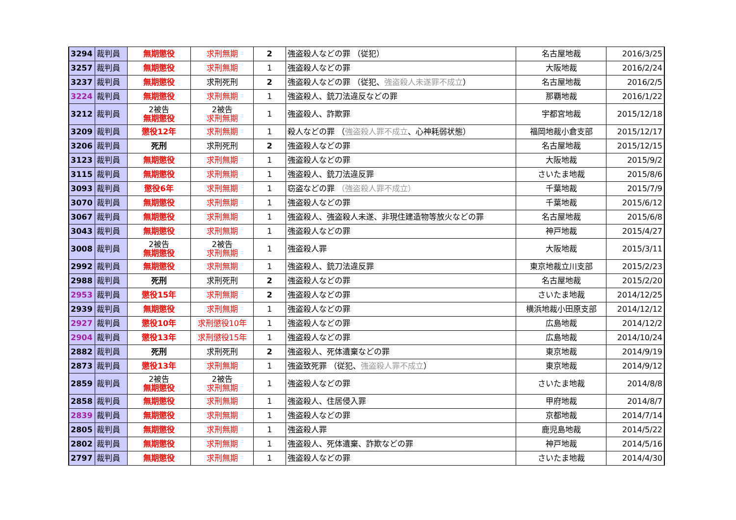| 3294 | 裁判員 | 無期懲役 | 求刑無期 | 2 | 強盗殺人などの罪 （従犯） | 名古屋地裁 | 2016/3/25 |
| 3257 | 裁判員 | 無期懲役 | 求刑無期 | 1 | 強盗殺人などの罪 | 大阪地裁 | 2016/2/24 |
| 3237 | 裁判員 | 無期懲役 | 求刑死刑 | 2 | 強盗殺人などの罪 （従犯、 強盗殺人未遂罪不成立 ） | 名古屋地裁 | 2016/2/5 |
| 3224 | 裁判員 | 無期懲役 | 求刑無期 | 1 | 強盗殺人、銃刀法違反などの罪 | 那覇地裁 | 2016/1/22 |
| 3212 | 裁判員 | 2被告 無期懲役 | 2被告 求刑無期 | 1 | 強盗殺人、詐欺罪 | 宇都宮地裁 | 2015/12/18 |
| 3209 | 裁判員 | 懲役12年 | 求刑無期 | 1 | 殺人などの罪 （ 強盗殺人罪不成立 、心神耗弱状態） | 福岡地裁小倉支部 | 2015/12/17 |
| 3206 | 裁判員 | 死刑 | 求刑死刑 | 2 | 強盗殺人などの罪 | 名古屋地裁 | 2015/12/15 |
| 3123 | 裁判員 | 無期懲役 | 求刑無期 | 1 | 強盗殺人などの罪 | 大阪地裁 | 2015/9/2 |
| 3115 | 裁判員 | 無期懲役 | 求刑無期 | 1 | 強盗殺人、銃刀法違反罪 | さいたま地裁 | 2015/8/6 |
| 3093 | 裁判員 | 懲役6年 | 求刑無期 | 1 | 窃盗などの罪 （強盗殺人罪不成立） | 千葉地裁 | 2015/7/9 |
| 3070 | 裁判員 | 無期懲役 | 求刑無期 | 1 | 強盗殺人などの罪 | 千葉地裁 | 2015/6/12 |
| 3067 | 裁判員 | 無期懲役 | 求刑無期 | 1 | 強盗殺人、強盗殺人未遂、非現住建造物等放火などの罪 | 名古屋地裁 | 2015/6/8 |
| 3043 | 裁判員 | 無期懲役 | 求刑無期 | 1 | 強盗殺人などの罪 | 神戸地裁 | 2015/4/27 |
| 3008 | 裁判員 | 2被告 無期懲役 | 2被告 求刑無期 | 1 | 強盗殺人罪 | 大阪地裁 | 2015/3/11 |
| 2992 | 裁判員 | 無期懲役 | 求刑無期 | 1 | 強盗殺人、銃刀法違反罪 | 東京地裁立川支部 | 2015/2/23 |
| 2988 | 裁判員 | 死刑 | 求刑死刑 | 2 | 強盗殺人などの罪 | 名古屋地裁 | 2015/2/20 |
| 2953 | 裁判員 | 懲役15年 | 求刑無期 | 2 | 強盗殺人などの罪 | さいたま地裁 | 2014/12/25 |
| 2939 | 裁判員 | 無期懲役 | 求刑無期 | 1 | 強盗殺人などの罪 | 横浜地裁小田原支部 | 2014/12/12 |
| 2927 | 裁判員 | 懲役10年 | 求刑懲役10年 | 1 | 強盗殺人などの罪 | 広島地裁 | 2014/12/2 |
| 2904 | 裁判員 | 懲役13年 | 求刑懲役15年 | 1 | 強盗殺人などの罪 | 広島地裁 | 2014/10/24 |
| 2882 | 裁判員 | 死刑 | 求刑死刑 | 2 | 強盗殺人、死体遺棄などの罪 | 東京地裁 | 2014/9/19 |
| 2873 | 裁判員 | 懲役13年 | 求刑無期 | 1 | 強盗致死罪 （従犯、 強盗殺人罪不成立 ） | 東京地裁 | 2014/9/12 |
| 2859 | 裁判員 | 2被告 無期懲役 | 2被告 求刑無期 | 1 | 強盗殺人などの罪 | さいたま地裁 | 2014/8/8 |
| 2858 | 裁判員 | 無期懲役 | 求刑無期 | 1 | 強盗殺人、住居侵入罪 | 甲府地裁 | 2014/8/7 |
| 2839 | 裁判員 | 無期懲役 | 求刑無期 | 1 | 強盗殺人などの罪 | 京都地裁 | 2014/7/14 |
| 2805 | 裁判員 | 無期懲役 | 求刑無期 | 1 | 強盗殺人罪 | 鹿児島地裁 | 2014/5/22 |
| 2802 | 裁判員 | 無期懲役 | 求刑無期 | 1 | 強盗殺人、死体遺棄、詐欺などの罪 | 神戸地裁 | 2014/5/16 |
| 2797 | 裁判員 | 無期懲役 | 求刑無期 | 1 | 強盗殺人などの罪 | さいたま地裁 | 2014/4/30 |